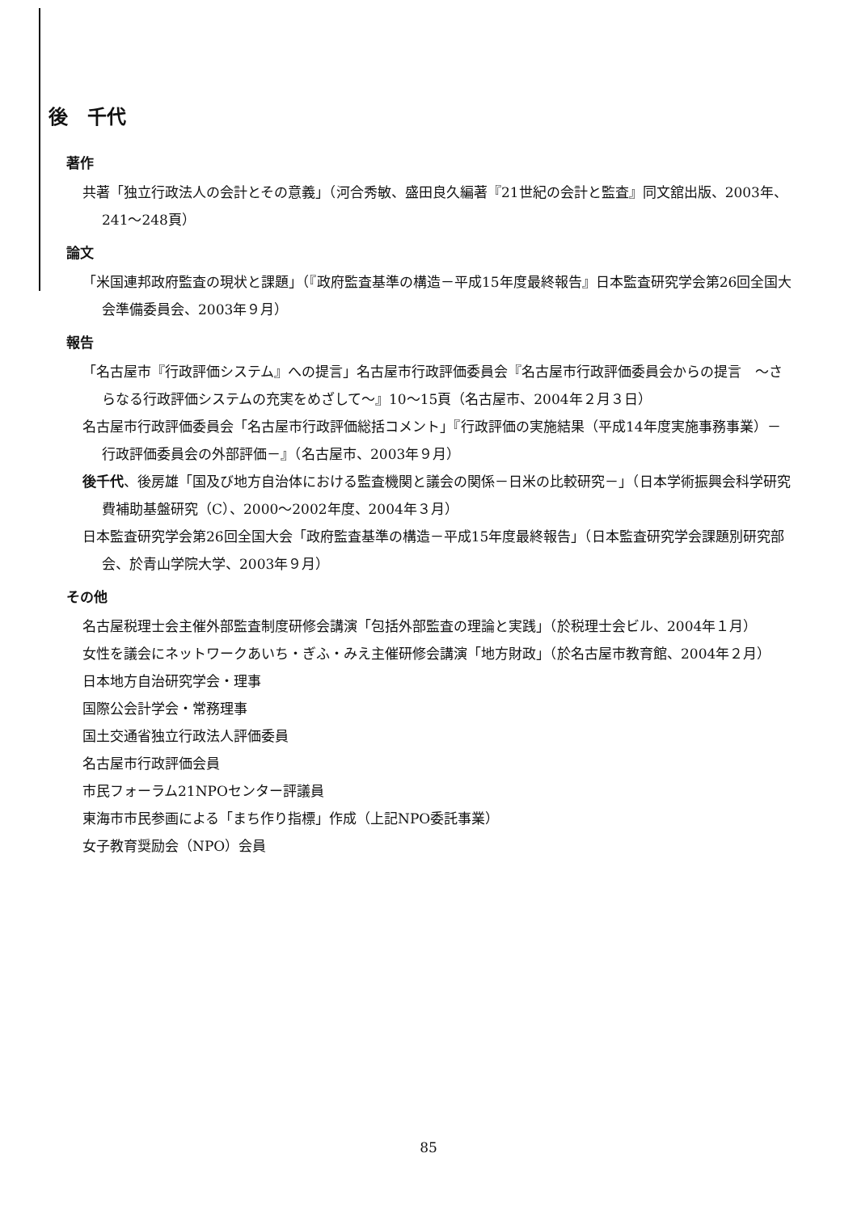後　千代
著作
共著「独立行政法人の会計とその意義」（河合秀敏、盛田良久編著『21世紀の会計と監査』同文舘出版、2003年、241～248頁）
論文
「米国連邦政府監査の現状と課題」（『政府監査基準の構造－平成15年度最終報告』日本監査研究学会第26回全国大会準備委員会、2003年９月）
報告
「名古屋市『行政評価システム』への提言」名古屋市行政評価委員会『名古屋市行政評価委員会からの提言　～さらなる行政評価システムの充実をめざして～』10～15頁（名古屋市、2004年２月３日）
名古屋市行政評価委員会「名古屋市行政評価総括コメント」『行政評価の実施結果（平成14年度実施事務事業）－行政評価委員会の外部評価－』（名古屋市、2003年９月）
後千代、後房雄「国及び地方自治体における監査機関と議会の関係－日米の比較研究－」（日本学術振興会科学研究費補助基盤研究（C）、2000～2002年度、2004年３月）
日本監査研究学会第26回全国大会「政府監査基準の構造－平成15年度最終報告」（日本監査研究学会課題別研究部会、於青山学院大学、2003年９月）
その他
名古屋税理士会主催外部監査制度研修会講演「包括外部監査の理論と実践」（於税理士会ビル、2004年１月）
女性を議会にネットワークあいち・ぎふ・みえ主催研修会講演「地方財政」（於名古屋市教育館、2004年２月）
日本地方自治研究学会・理事
国際公会計学会・常務理事
国土交通省独立行政法人評価委員
名古屋市行政評価会員
市民フォーラム21NPOセンター評議員
東海市市民参画による「まち作り指標」作成（上記NPO委託事業）
女子教育奨励会（NPO）会員
85